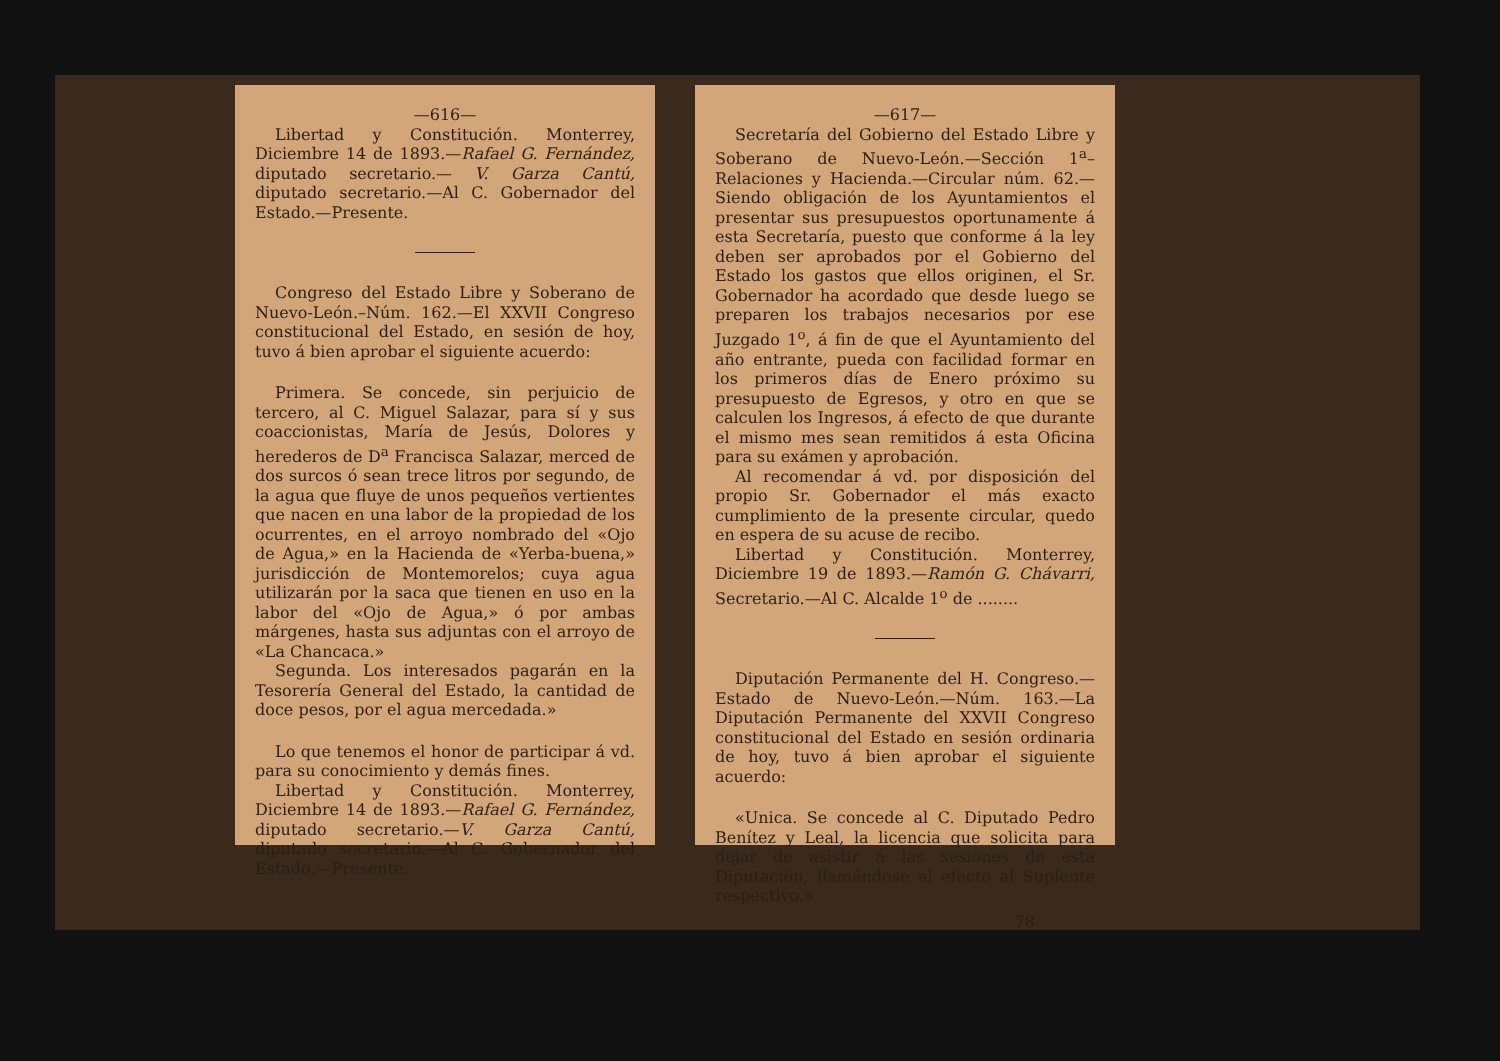—616—
Libertad y Constitución. Monterrey, Diciembre 14 de 1893.—Rafael G. Fernández, diputado secretario.— V. Garza Cantú, diputado secretario.—Al C. Gobernador del Estado.—Presente.
Congreso del Estado Libre y Soberano de Nuevo-León.–Núm. 162.—El XXVII Congreso constitucional del Estado, en sesión de hoy, tuvo á bien aprobar el siguiente acuerdo:
Primera. Se concede, sin perjuicio de tercero, al C. Miguel Salazar, para sí y sus coaccionistas, María de Jesús, Dolores y herederos de D<sup>a</sup> Francisca Salazar, merced de dos surcos ó sean trece litros por segundo, de la agua que fluye de unos pequeños vertientes que nacen en una labor de la propiedad de los ocurrentes, en el arroyo nombrado del «Ojo de Agua,» en la Hacienda de «Yerba-buena,» jurisdicción de Montemorelos; cuya agua utilizarán por la saca que tienen en uso en la labor del «Ojo de Agua,» ó por ambas márgenes, hasta sus adjuntas con el arroyo de «La Chancaca.»
Segunda. Los interesados pagarán en la Tesorería General del Estado, la cantidad de doce pesos, por el agua mercedada.»
Lo que tenemos el honor de participar á vd. para su conocimiento y demás fines.
Libertad y Constitución. Monterrey, Diciembre 14 de 1893.—Rafael G. Fernández, diputado secretario.—V. Garza Cantú, diputado secretario.—Al C. Gobernador del Estado.—Presente.
—617—
Secretaría del Gobierno del Estado Libre y Soberano de Nuevo-León.—Sección 1<sup>a</sup>–Relaciones y Hacienda.—Circular núm. 62.—Siendo obligación de los Ayuntamientos el presentar sus presupuestos oportunamente á esta Secretaría, puesto que conforme á la ley deben ser aprobados por el Gobierno del Estado los gastos que ellos originen, el Sr. Gobernador ha acordado que desde luego se preparen los trabajos necesarios por ese Juzgado 1<sup>o</sup>, á fin de que el Ayuntamiento del año entrante, pueda con facilidad formar en los primeros días de Enero próximo su presupuesto de Egresos, y otro en que se calculen los Ingresos, á efecto de que durante el mismo mes sean remitidos á esta Oficina para su exámen y aprobación.
Al recomendar á vd. por disposición del propio Sr. Gobernador el más exacto cumplimiento de la presente circular, quedo en espera de su acuse de recibo.
Libertad y Constitución. Monterrey, Diciembre 19 de 1893.—Ramón G. Chávarri, Secretario.—Al C. Alcalde 1<sup>o</sup> de ........
Diputación Permanente del H. Congreso.—Estado de Nuevo-León.—Núm. 163.—La Diputación Permanente del XXVII Congreso constitucional del Estado en sesión ordinaria de hoy, tuvo á bien aprobar el siguiente acuerdo:
«Unica. Se concede al C. Diputado Pedro Benítez y Leal, la licencia que solicita para dejar de asistir á las sesiones de esta Diputación, llamándose al efecto al Suplente respectivo.»
78